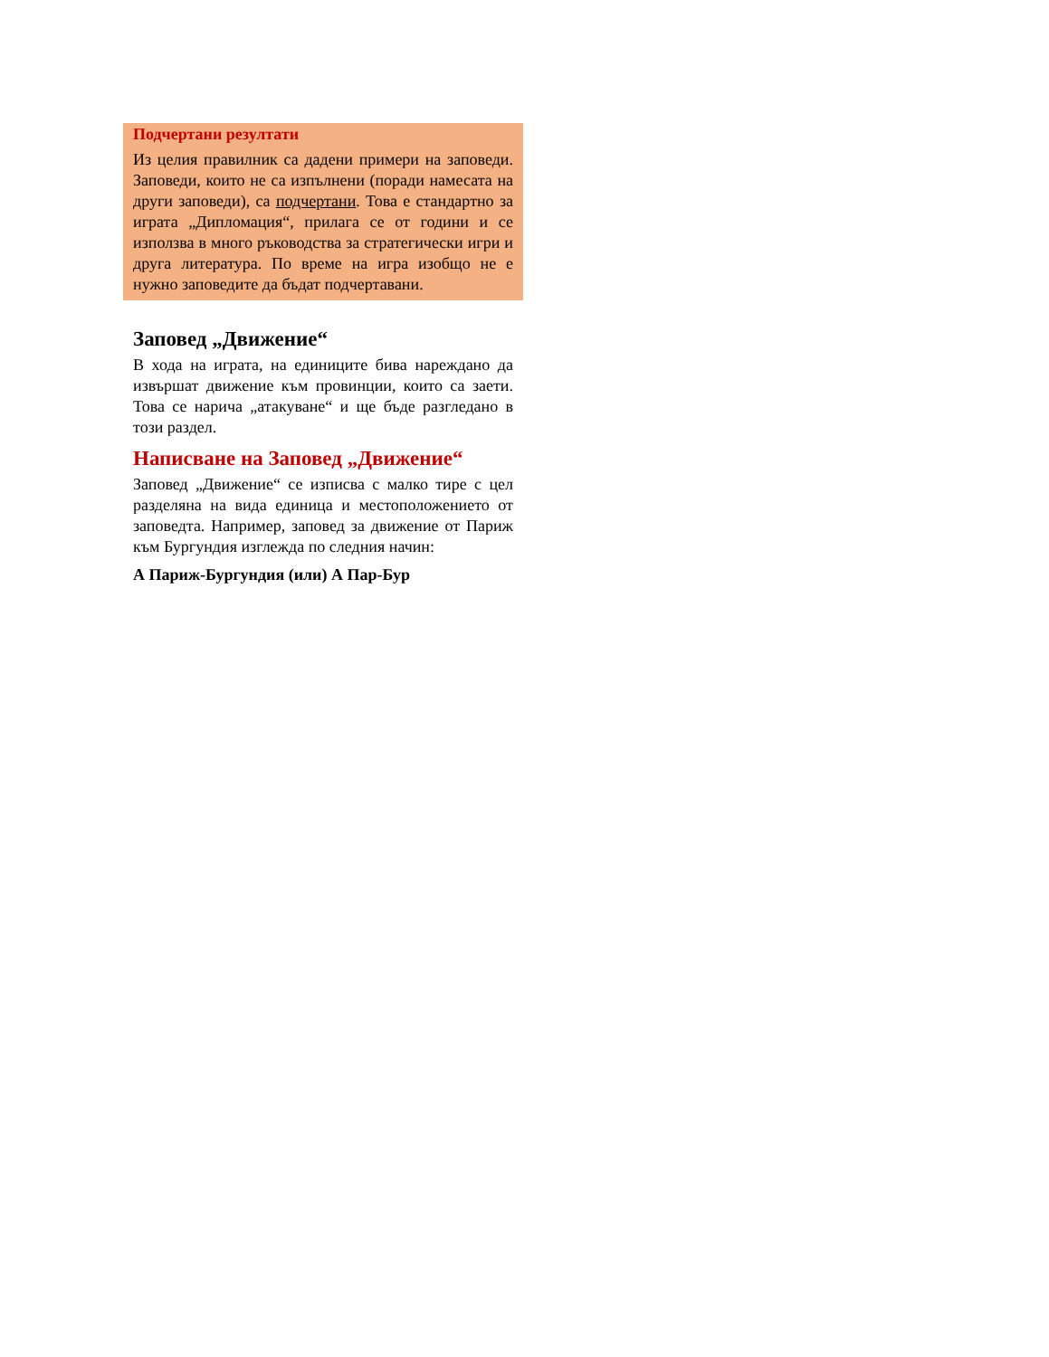Подчертани резултати
Из целия правилник са дадени примери на заповеди. Заповеди, които не са изпълнени (поради намесата на други заповеди), са подчертани. Това е стандартно за играта „Дипломация“, прилага се от години и се използва в много ръководства за стратегически игри и друга литература. По време на игра изобщо не е нужно заповедите да бъдат подчертавани.
Заповед „Движение“
В хода на играта, на единиците бива нареждано да извършат движение към провинции, които са заети. Това се нарича „атакуване“ и ще бъде разгледано в този раздел.
Написване на Заповед „Движение“
Заповед „Движение“ се изписва с малко тире с цел разделяна на вида единица и местоположението от заповедта. Например, заповед за движение от Париж към Бургундия изглежда по следния начин:
А Париж-Бургундия (или) А Пар-Бур